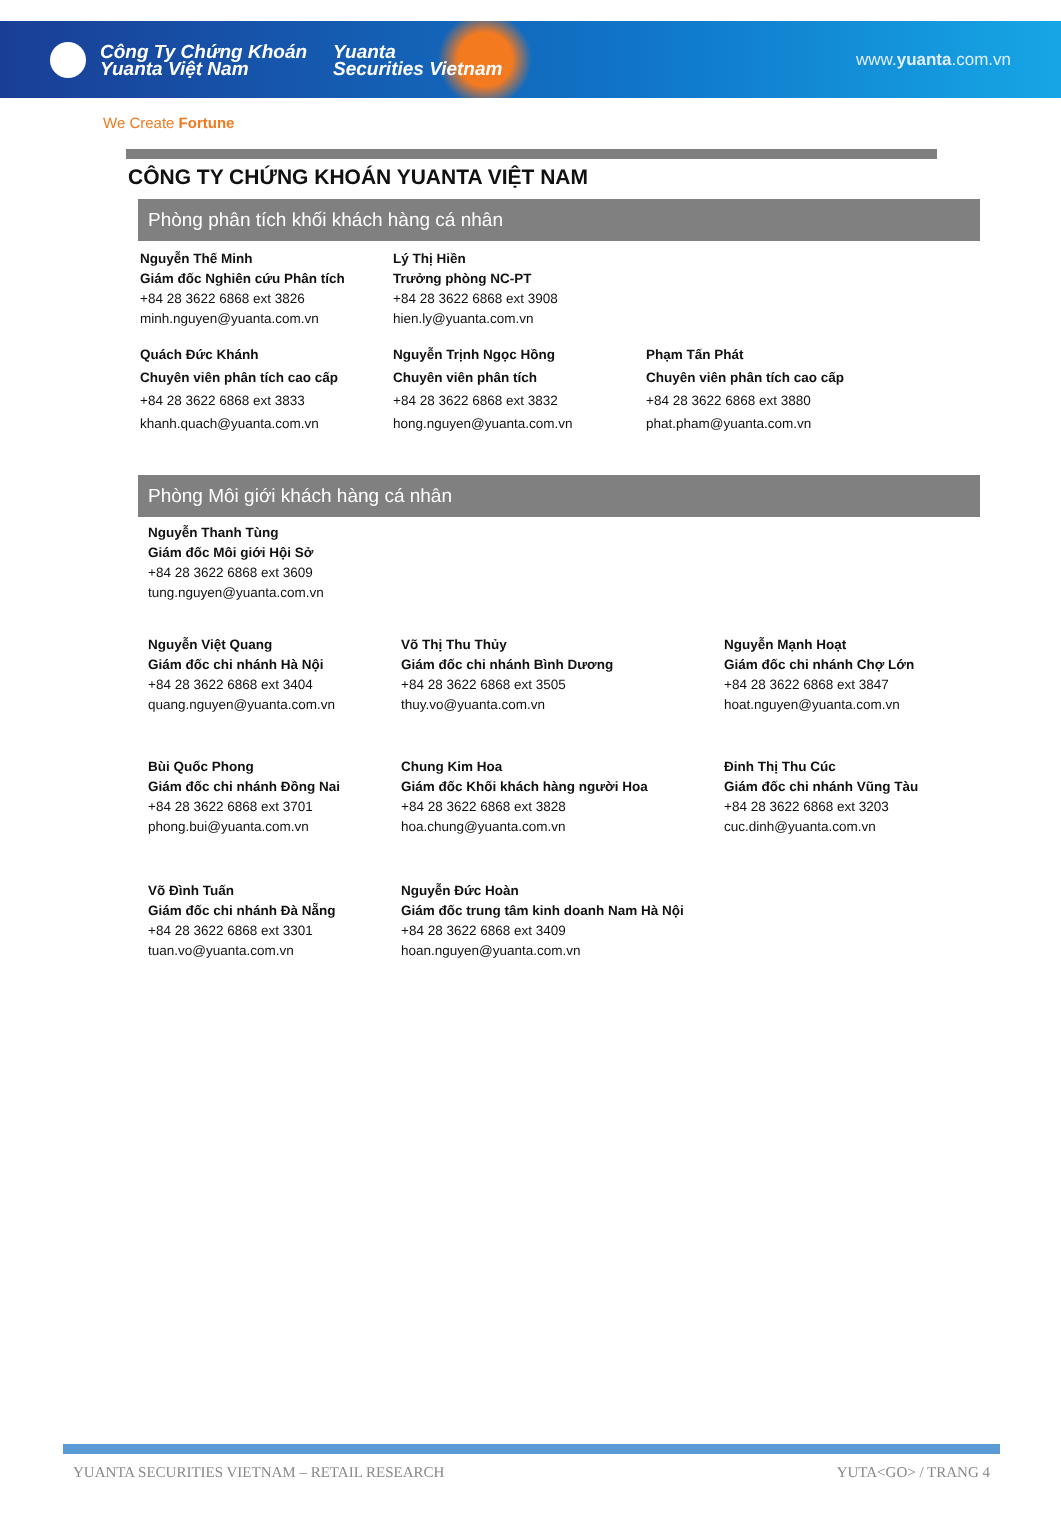Công Ty Chứng Khoán
Yuanta Việt Nam
Yuanta
Securities Vietnam
www.yuanta.com.vn
We Create Fortune
CÔNG TY CHỨNG KHOÁN YUANTA VIỆT NAM
Phòng phân tích khối khách hàng cá nhân
Nguyễn Thế Minh
Giám đốc Nghiên cứu Phân tích
+84 28 3622 6868 ext 3826
minh.nguyen@yuanta.com.vn
Lý Thị Hiền
Trưởng phòng NC-PT
+84 28 3622 6868 ext 3908
hien.ly@yuanta.com.vn
Quách Đức Khánh
Chuyên viên phân tích cao cấp
+84 28 3622 6868 ext 3833
khanh.quach@yuanta.com.vn
Nguyễn Trịnh Ngọc Hồng
Chuyên viên phân tích
+84 28 3622 6868 ext 3832
hong.nguyen@yuanta.com.vn
Phạm Tấn Phát
Chuyên viên phân tích cao cấp
+84 28 3622 6868 ext 3880
phat.pham@yuanta.com.vn
Phòng Môi giới khách hàng cá nhân
Nguyễn Thanh Tùng
Giám đốc Môi giới Hội Sở
+84 28 3622 6868 ext 3609
tung.nguyen@yuanta.com.vn
Nguyễn Việt Quang
Giám đốc chi nhánh Hà Nội
+84 28 3622 6868 ext 3404
quang.nguyen@yuanta.com.vn
Võ Thị Thu Thủy
Giám đốc chi nhánh Bình Dương
+84 28 3622 6868 ext 3505
thuy.vo@yuanta.com.vn
Nguyễn Mạnh Hoạt
Giám đốc chi nhánh Chợ Lớn
+84 28 3622 6868 ext 3847
hoat.nguyen@yuanta.com.vn
Bùi Quốc Phong
Giám đốc chi nhánh Đồng Nai
+84 28 3622 6868 ext 3701
phong.bui@yuanta.com.vn
Chung Kim Hoa
Giám đốc Khối khách hàng người Hoa
+84 28 3622 6868 ext 3828
hoa.chung@yuanta.com.vn
Đinh Thị Thu Cúc
Giám đốc chi nhánh Vũng Tàu
+84 28 3622 6868 ext 3203
cuc.dinh@yuanta.com.vn
Võ Đình Tuấn
Giám đốc chi nhánh Đà Nẵng
+84 28 3622 6868 ext 3301
tuan.vo@yuanta.com.vn
Nguyễn Đức Hoàn
Giám đốc trung tâm kinh doanh Nam Hà Nội
+84 28 3622 6868 ext 3409
hoan.nguyen@yuanta.com.vn
YUANTA SECURITIES VIETNAM – RETAIL RESEARCH YUTA<GO> / TRANG 4